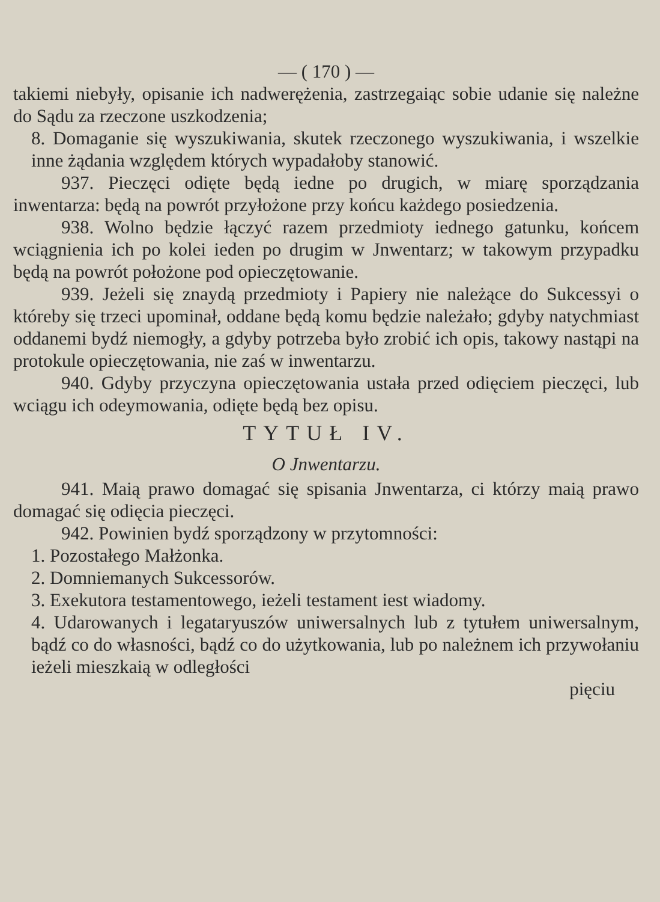— ( 170 ) —
takiemi niebyły, opisanie ich nadwerężenia, zastrzegaiąc sobie udanie się należne do Sądu za rzeczone uszkodzenia;
8. Domaganie się wyszukiwania, skutek rzeczonego wyszukiwania, i wszelkie inne żądania względem których wypadałoby stanowić.
937. Pieczęci odięte będą iedne po drugich, w miarę sporządzania inwentarza: będą na powrót przyłożone przy końcu każdego posiedzenia.
938. Wolno będzie łączyć razem przedmioty iednego gatunku, końcem wciągnienia ich po kolei ieden po drugim w Jnwentarz; w takowym przypadku będą na powrót położone pod opieczętowanie.
939. Jeżeli się znaydą przedmioty i Papiery nie należące do Sukcessyi o któreby się trzeci upominał, oddane będą komu będzie należało; gdyby natychmiast oddanemi bydź niemogły, a gdyby potrzeba było zrobić ich opis, takowy nastąpi na protokule opieczętowania, nie zaś w inwentarzu.
940. Gdyby przyczyna opieczętowania ustała przed odięciem pieczęci, lub wciągu ich odeymowania, odięte będą bez opisu.
TYTUŁ IV.
O Jnwentarzu.
941. Maią prawo domagać się spisania Jnwentarza, ci którzy maią prawo domagać się odięcia pieczęci.
942. Powinien bydź sporządzony w przytomności:
1. Pozostałego Małżonka.
2. Domniemanych Sukcessorów.
3. Exekutora testamentowego, ieżeli testament iest wiadomy.
4. Udarowanych i legataryuszów uniwersalnych lub z tytułem uniwersalnym, bądź co do własności, bądź co do użytkowania, lub po należnem ich przywołaniu ieżeli mieszkaią w odległości
pięciu